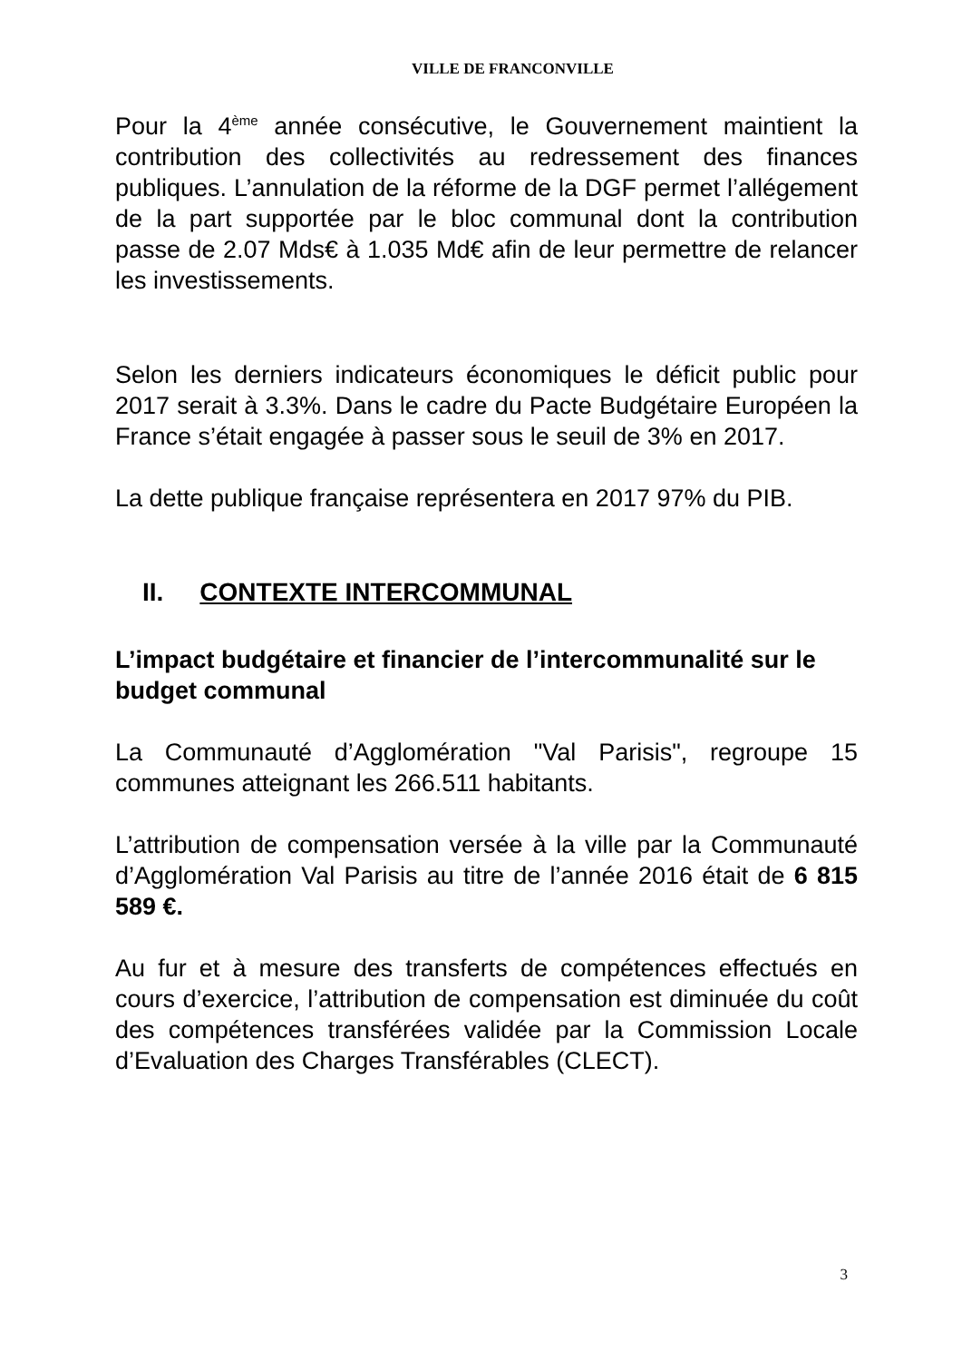VILLE DE FRANCONVILLE
Pour la 4<sup>ème</sup> année consécutive, le Gouvernement maintient la contribution des collectivités au redressement des finances publiques. L’annulation de la réforme de la DGF permet l’allégement de la part supportée par le bloc communal dont la contribution passe de 2.07 Mds€ à 1.035 Md€ afin de leur permettre de relancer les investissements.
Selon les derniers indicateurs économiques le déficit public pour 2017 serait à 3.3%. Dans le cadre du Pacte Budgétaire Européen la France s’était engagée à passer sous le seuil de 3% en 2017.
La dette publique française représentera en 2017 97% du PIB.
II. CONTEXTE INTERCOMMUNAL
L’impact budgétaire et financier de l’intercommunalité sur le budget communal
La Communauté d’Agglomération "Val Parisis", regroupe 15 communes atteignant les 266.511 habitants.
L’attribution de compensation versée à la ville par la Communauté d’Agglomération Val Parisis au titre de l’année 2016 était de 6 815 589 €.
Au fur et à mesure des transferts de compétences effectués en cours d’exercice, l’attribution de compensation est diminuée du coût des compétences transférées validée par la Commission Locale d’Evaluation des Charges Transférables (CLECT).
3